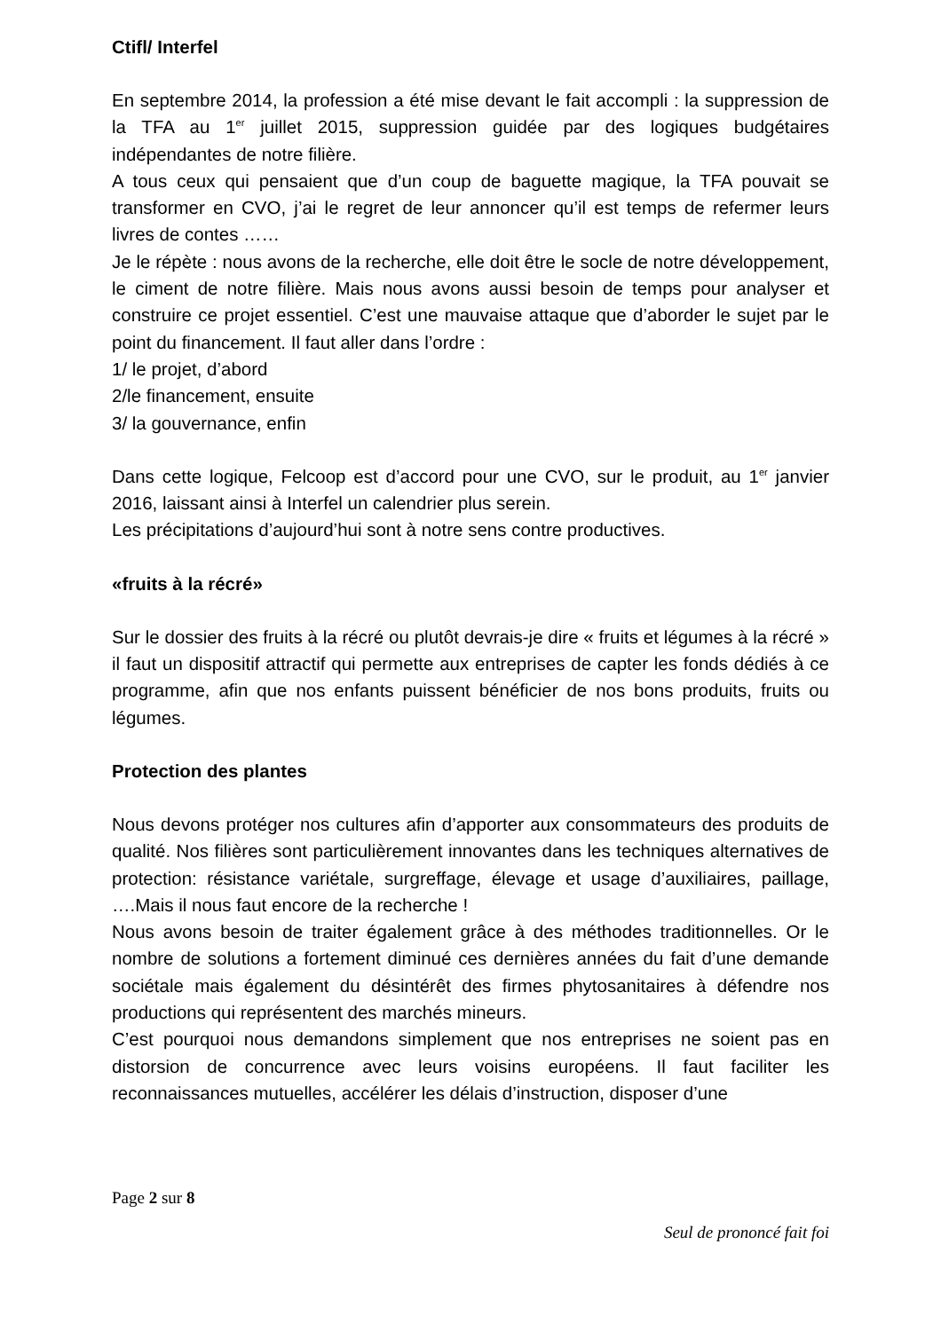Ctifl/ Interfel
En septembre 2014, la profession a été mise devant le fait accompli : la suppression de la TFA au 1<sup>er</sup> juillet 2015, suppression guidée par des logiques budgétaires indépendantes de notre filière.
A tous ceux qui pensaient que d’un coup de baguette magique, la TFA pouvait se transformer en CVO, j’ai le regret de leur annoncer qu’il est temps de refermer leurs livres de contes ……
Je le répète : nous avons de la recherche, elle doit être le socle de notre développement, le ciment de notre filière. Mais nous avons aussi besoin de temps pour analyser et construire ce projet essentiel. C’est une mauvaise attaque que d’aborder le sujet par le point du financement. Il faut aller dans l’ordre :
1/ le projet, d’abord
2/le financement, ensuite
3/ la gouvernance, enfin
Dans cette logique, Felcoop est d’accord pour une CVO, sur le produit, au 1<sup>er</sup> janvier 2016, laissant ainsi à Interfel un calendrier plus serein.
Les précipitations d’aujourd’hui sont à notre sens contre productives.
«fruits à la récré»
Sur le dossier des fruits à la récré ou plutôt devrais-je dire « fruits et légumes à la récré » il faut un dispositif attractif qui permette aux entreprises de capter les fonds dédiés à ce programme, afin que nos enfants puissent bénéficier de nos bons produits, fruits ou légumes.
Protection des plantes
Nous devons protéger nos cultures afin d’apporter aux consommateurs des produits de qualité. Nos filières sont particulièrement innovantes dans les techniques alternatives de protection: résistance variétale, surgreffage, élevage et usage d’auxiliaires, paillage, ….Mais il nous faut encore de la recherche !
Nous avons besoin de traiter également grâce à des méthodes traditionnelles. Or le nombre de solutions a fortement diminué ces dernières années du fait d’une demande sociétale mais également du désintérêt des firmes phytosanitaires à défendre nos productions qui représentent des marchés mineurs.
C’est pourquoi nous demandons simplement que nos entreprises ne soient pas en distorsion de concurrence avec leurs voisins européens. Il faut faciliter les reconnaissances mutuelles, accélérer les délais d’instruction, disposer d’une
Page 2 sur 8
Seul de prononcé fait foi